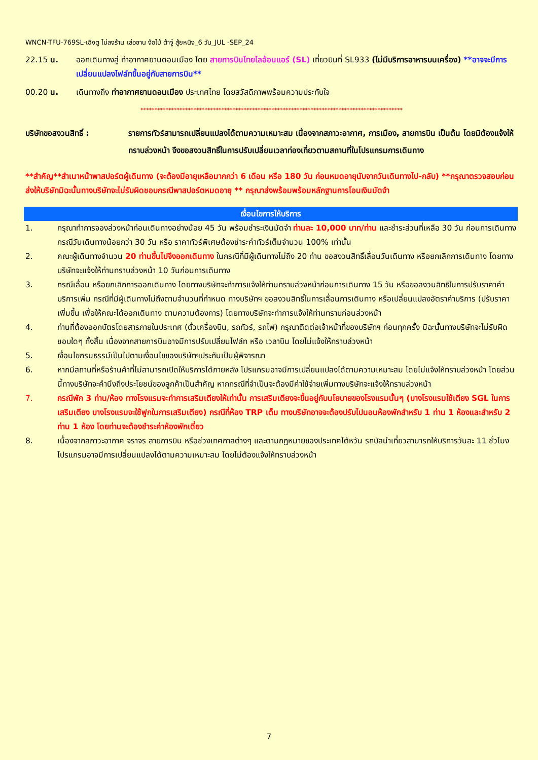WNCN-TFU-769SL-เฉิงตู ไม่ลงร้าน เล่อซาน ง้อไบ้ ต้าจู๋ สู้ยหนิง_6 วัน_JUL -SEP_24
22.15 น. ออกเดินทางสู่ ท่าอากาศยานดอนเมือง โดย สายการบินไทยไลอ้อนแอร์ (SL) เที่ยวบินที่ SL933 (ไม่มีบริการอาหารบนเครื่อง) **อาจจะมีการเปลี่ยนแปลงไฟล์ทขึ้นอยู่กับสายการบิน**
00.20 น. เดินทางถึง ท่าอากาศยานดอนเมือง ประเทศไทย โดยสวัสดิภาพพร้อมความประทับใจ
**********************************************************************************************
บริษัทขอสงวนสิทธิ์ : รายการทัวร์สามารถเปลี่ยนแปลงได้ตามความเหมาะสม เนื่องจากสภาวะอากาศ, การเมือง, สายการบิน เป็นต้น โดยมิต้องแจ้งให้ทราบล่วงหน้า จึงขอสงวนสิทธิ์ในการปรับเปลี่ยนเวลาท่องเที่ยวตามสถานที่ในโปรแกรมการเดินทาง
**สำคัญ**สำเนาหน้าพาสปอร์ตผู้เดินทาง (จะต้องมีอายุเหลือมากกว่า 6 เดือน หรือ 180 วัน ก่อนหมดอายุนับจากวันเดินทางไป-กลับ) **กรุณาตรวจสอบก่อนส่งให้บริษัทมิฉะนั้นทางบริษัทจะไม่รับผิดชอบกรณีพาสปอร์ตหมดอายุ ** กรุณาส่งพร้อมพร้อมหลักฐานการโอนเงินมัดจำ
เงื่อนไขการให้บริการ
1. กรุณาทำการจองล่วงหน้าก่อนเดินทางอย่างน้อย 45 วัน พร้อมชำระเงินมัดจำ ท่านละ 10,000 บาท/ท่าน และชำระส่วนที่เหลือ 30 วัน ก่อนการเดินทาง กรณีวันเดินทางน้อยกว่า 30 วัน หรือ ราคาทัวร์พิเศษต้องชำระค่าทัวร์เต็มจำนวน 100% เท่านั้น
2. คณะผู้เดินทางจำนวน 20 ท่านขึ้นไปจึงออกเดินทาง ในกรณีที่มีผู้เดินทางไม่ถึง 20 ท่าน ขอสงวนสิทธิ์เลื่อนวันเดินทาง หรือยกเลิกการเดินทาง โดยทางบริษัทจะแจ้งให้ท่านทราบล่วงหน้า 10 วันก่อนการเดินทาง
3. กรณีเลื่อน หรือยกเลิกการออกเดินทาง โดยทางบริษัทจะทำการแจ้งให้ท่านทราบล่วงหน้าก่อนการเดินทาง 15 วัน หรือขอสงวนสิทธิในการปรับราคาค่าบริการเพิ่ม กรณีที่มีผู้เดินทางไม่ถึงตามจำนวนที่กำหนด ทางบริษัทฯ ขอสงวนสิทธิ์ในการเลื่อนการเดินทาง หรือเปลี่ยนแปลงอัตราค่าบริการ (ปรับราคาเพิ่มขึ้น เพื่อให้คณะได้ออกเดินทาง ตามความต้องการ) โดยทางบริษัทจะทำการแจ้งให้ท่านทราบก่อนล่วงหน้า
4. ท่านที่ต้องออกบัตรโดยสารภายในประเทศ (ตั๋วเครื่องบิน, รถทัวร์, รถไฟ) กรุณาติดต่อเจ้าหน้าที่ของบริษัทฯ ก่อนทุกครั้ง มิฉะนั้นทางบริษัทจะไม่รับผิดชอบใดๆ ทั้งสิ้น เนื่องจากสายการบินอาจมีการปรับเปลี่ยนไฟล์ท หรือ เวลาบิน โดยไม่แจ้งให้ทราบล่วงหน้า
5. เงื่อนไขกรมธรรม์เป็นไปตามเงื่อนไขของบริษัทฯประกันเป็นผู้พิจารณา
6. หากมีสถานที่หรือร้านค้าที่ไม่สามารถเปิดให้บริการได้ภายหลัง โปรแกรมอาจมีการเปลี่ยนแปลงได้ตามความเหมาะสม โดยไม่แจ้งให้ทราบล่วงหน้า โดยส่วนนี้ทางบริษัทจะคำนึงถึงประโยชน์ของลูกค้าเป็นสำคัญ หากกรณีที่จำเป็นจะต้องมีค่าใช้จ่ายเพิ่มทางบริษัทจะแจ้งให้ทราบล่วงหน้า
7. กรณีพัก 3 ท่าน/ห้อง ทางโรงแรมจะทำการเสริมเตียงให้เท่านั้น การเสริมเตียงจะขึ้นอยู่กับนโยบายของโรงแรมนั้นๆ (บางโรงแรมใช้เตียง SGL ในการเสริมเตียง บางโรงแรมจะใช้ฟูกในการเสริมเตียง) กรณีที่ห้อง TRP เต็ม ทางบริษัทอาจจะต้องปรับไปนอนห้องพักสำหรับ 1 ท่าน 1 ห้องและสำหรับ 2 ท่าน 1 ห้อง โดยท่านจะต้องชำระค่าห้องพักเดี่ยว
8. เนื่องจากสภาวะอากาศ จราจร สายการบิน หรือช่วงเทศกาลต่างๆ และตามกฎหมายของประเทศไต้หวัน รถบัสนำเที่ยวสามารถให้บริการวันละ 11 ชั่วโมง โปรแกรมอาจมีการเปลี่ยนแปลงได้ตามความเหมาะสม โดยไม่ต้องแจ้งให้ทราบล่วงหน้า
7